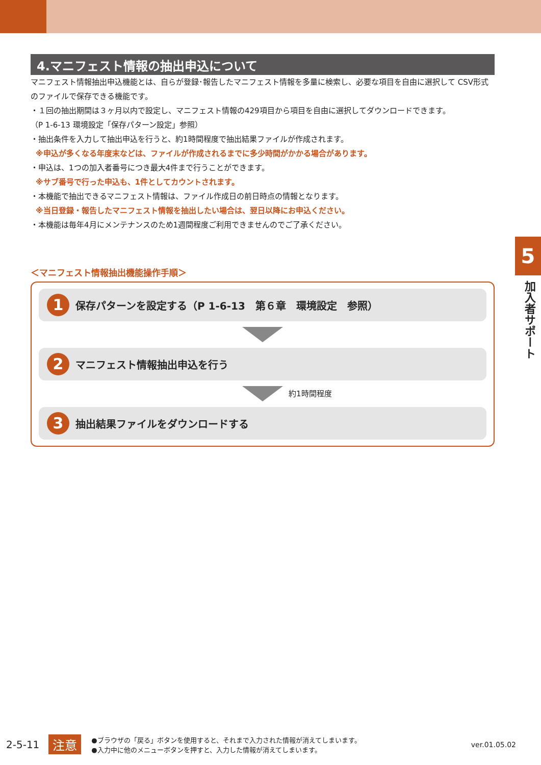4.マニフェスト情報の抽出申込について
マニフェスト情報抽出申込機能とは、自らが登録･報告したマニフェスト情報を多量に検索し、必要な項目を自由に選択して CSV形式のファイルで保存できる機能です。
・１回の抽出期間は３ヶ月以内で設定し、マニフェスト情報の429項目から項目を自由に選択してダウンロードできます。
（P 1-6-13 環境設定「保存パターン設定」参照）
・抽出条件を入力して抽出申込を行うと、約1時間程度で抽出結果ファイルが作成されます。
※申込が多くなる年度末などは、ファイルが作成されるまでに多少時間がかかる場合があります。
・申込は、1つの加入者番号につき最大4件まで行うことができます。
※サブ番号で行った申込も、1件としてカウントされます。
・本機能で抽出できるマニフェスト情報は、ファイル作成日の前日時点の情報となります。
※当日登録・報告したマニフェスト情報を抽出したい場合は、翌日以降にお申込ください。
・本機能は毎年4月にメンテナンスのため1週間程度ご利用できませんのでご了承ください。
＜マニフェスト情報抽出機能操作手順＞
1
保存パターンを設定する（P 1-6-13　第６章　環境設定　参照）
2
マニフェスト情報抽出申込を行う
約1時間程度
3
抽出結果ファイルをダウンロードする
5
加入者サポート
2-5-11 注意
●ブラウザの「戻る」ボタンを使用すると、それまで入力された情報が消えてしまいます。
●入力中に他のメニューボタンを押すと、入力した情報が消えてしまいます。
ver.01.05.02